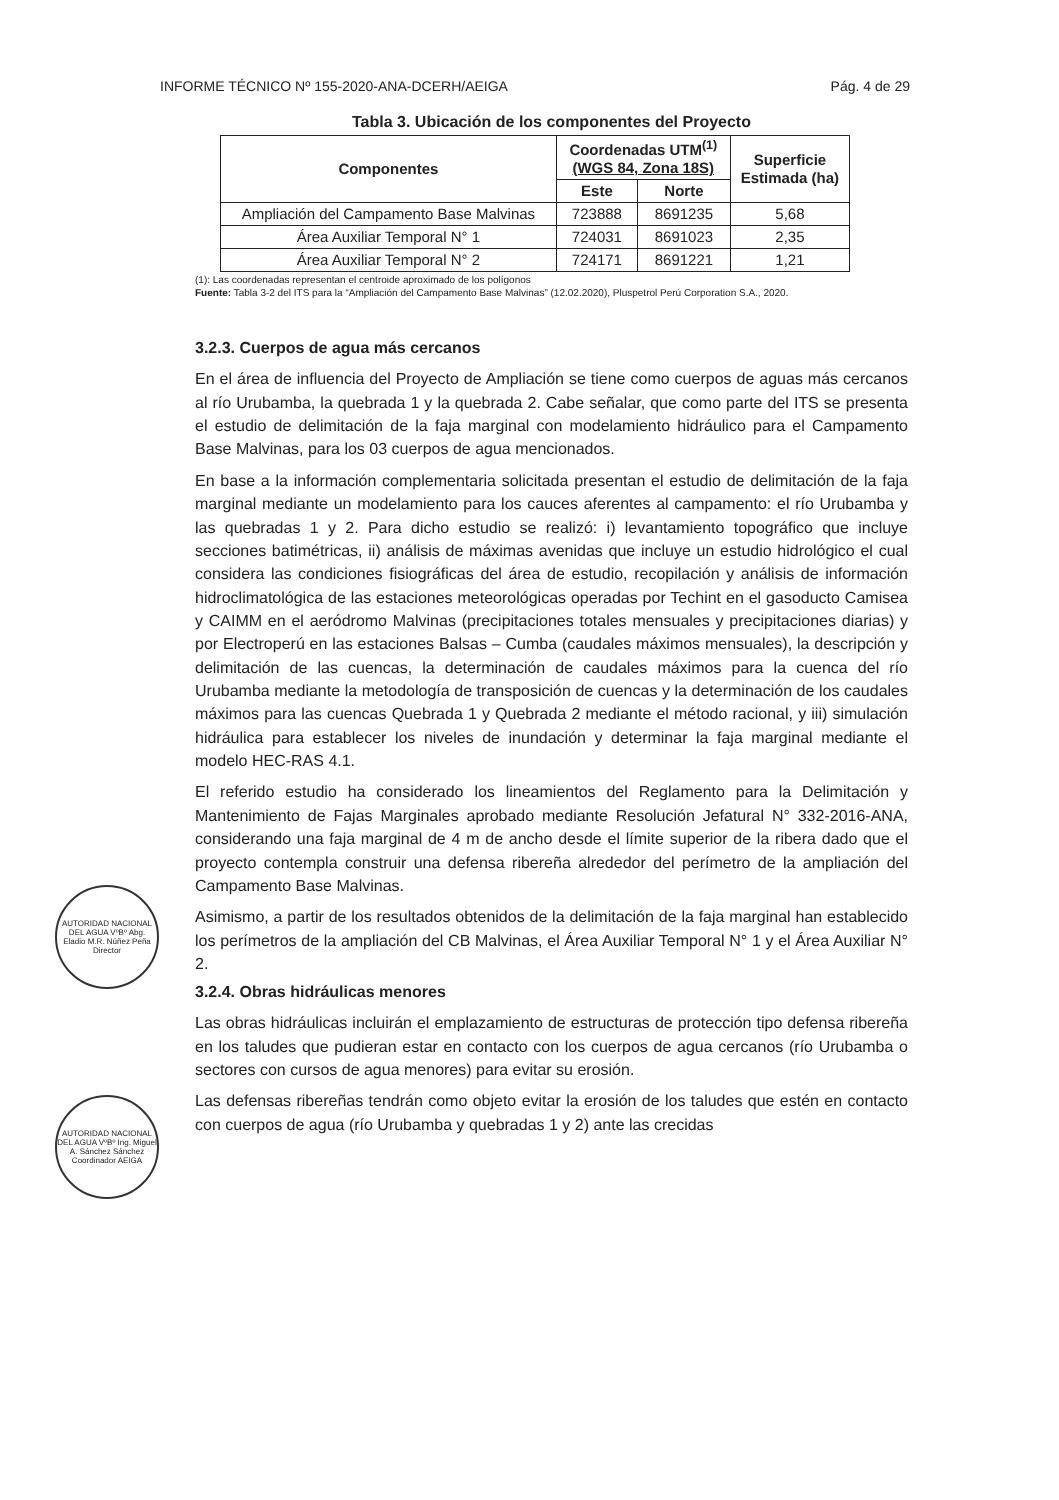INFORME TÉCNICO Nº 155-2020-ANA-DCERH/AEIGA Pág. 4 de 29
Tabla 3. Ubicación de los componentes del Proyecto
| Componentes | Coordenadas UTM<sup>(1)</sup> (WGS 84, Zona 18S) | | Superficie Estimada (ha) |
| --- | --- | --- | --- |
| | Este | Norte | |
| Ampliación del Campamento Base Malvinas | 723888 | 8691235 | 5,68 |
| Área Auxiliar Temporal N° 1 | 724031 | 8691023 | 2,35 |
| Área Auxiliar Temporal N° 2 | 724171 | 8691221 | 1,21 |
(1): Las coordenadas representan el centroide aproximado de los polígonos
Fuente: Tabla 3-2 del ITS para la “Ampliación del Campamento Base Malvinas” (12.02.2020), Pluspetrol Perú Corporation S.A., 2020.
3.2.3. Cuerpos de agua más cercanos
En el área de influencia del Proyecto de Ampliación se tiene como cuerpos de aguas más cercanos al río Urubamba, la quebrada 1 y la quebrada 2. Cabe señalar, que como parte del ITS se presenta el estudio de delimitación de la faja marginal con modelamiento hidráulico para el Campamento Base Malvinas, para los 03 cuerpos de agua mencionados.
En base a la información complementaria solicitada presentan el estudio de delimitación de la faja marginal mediante un modelamiento para los cauces aferentes al campamento: el río Urubamba y las quebradas 1 y 2. Para dicho estudio se realizó: i) levantamiento topográfico que incluye secciones batimétricas, ii) análisis de máximas avenidas que incluye un estudio hidrológico el cual considera las condiciones fisiográficas del área de estudio, recopilación y análisis de información hidroclimatológica de las estaciones meteorológicas operadas por Techint en el gasoducto Camisea y CAIMM en el aeródromo Malvinas (precipitaciones totales mensuales y precipitaciones diarias) y por Electroperú en las estaciones Balsas – Cumba (caudales máximos mensuales), la descripción y delimitación de las cuencas, la determinación de caudales máximos para la cuenca del río Urubamba mediante la metodología de transposición de cuencas y la determinación de los caudales máximos para las cuencas Quebrada 1 y Quebrada 2 mediante el método racional, y iii) simulación hidráulica para establecer los niveles de inundación y determinar la faja marginal mediante el modelo HEC-RAS 4.1.
El referido estudio ha considerado los lineamientos del Reglamento para la Delimitación y Mantenimiento de Fajas Marginales aprobado mediante Resolución Jefatural N° 332-2016-ANA, considerando una faja marginal de 4 m de ancho desde el límite superior de la ribera dado que el proyecto contempla construir una defensa ribereña alrededor del perímetro de la ampliación del Campamento Base Malvinas.
Asimismo, a partir de los resultados obtenidos de la delimitación de la faja marginal han establecido los perímetros de la ampliación del CB Malvinas, el Área Auxiliar Temporal N° 1 y el Área Auxiliar N° 2.
3.2.4. Obras hidráulicas menores
Las obras hidráulicas incluirán el emplazamiento de estructuras de protección tipo defensa ribereña en los taludes que pudieran estar en contacto con los cuerpos de agua cercanos (río Urubamba o sectores con cursos de agua menores) para evitar su erosión.
Las defensas ribereñas tendrán como objeto evitar la erosión de los taludes que estén en contacto con cuerpos de agua (río Urubamba y quebradas 1 y 2) ante las crecidas
AUTORIDAD NACIONAL DEL AGUA VºBº Abg. Eladio M.R. Núñez Peña Director
AUTORIDAD NACIONAL DEL AGUA VºBº Ing. Miguel A. Sánchez Sánchez Coordinador AEIGA